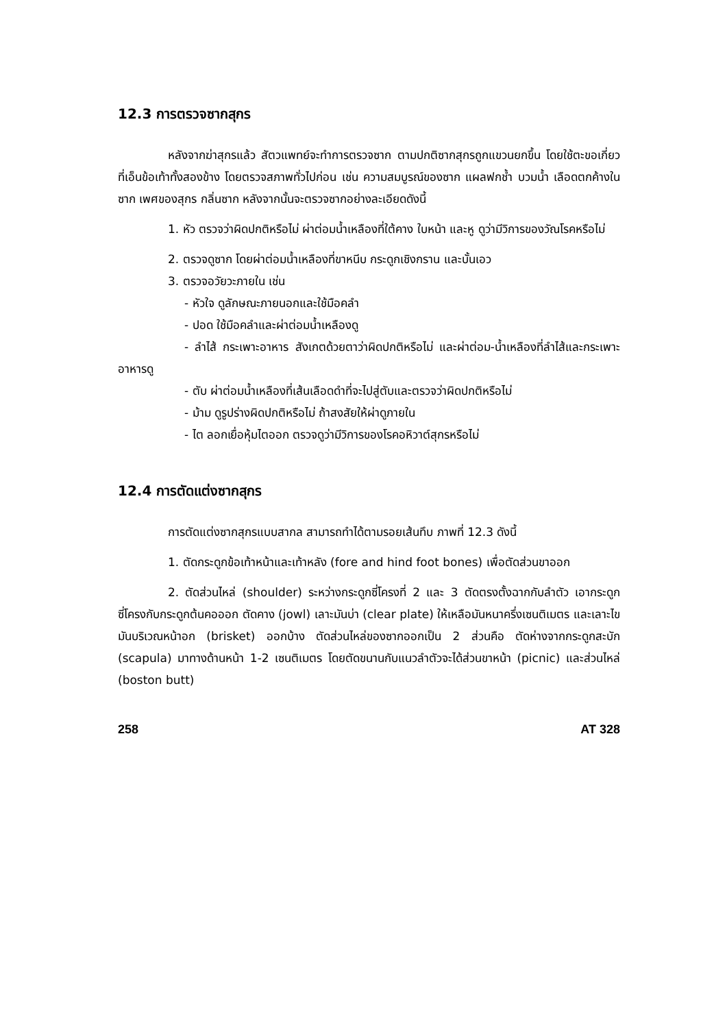12.3 การตรวจซากสุกร
หลังจากฆ่าสุกรแล้ว สัตวแพทย์จะทำการตรวจซาก ตามปกติซากสุกรถูกแขวนยกขึ้น โดยใช้ตะขอเกี่ยวที่เอ็นข้อเท้าทั้งสองข้าง โดยตรวจสภาพทั่วไปก่อน เช่น ความสมบูรณ์ของซาก แผลฟกช้ำ บวมน้ำ เลือดตกค้างในซาก เพศของสุกร กลิ่นซาก หลังจากนั้นจะตรวจซากอย่างละเอียดดังนี้
1. หัว ตรวจว่าผิดปกติหรือไม่ ผ่าต่อมน้ำเหลืองที่ใต้คาง ใบหน้า และหู ดูว่ามีวิการของวัณโรคหรือไม่
2. ตรวจดูซาก โดยผ่าต่อมน้ำเหลืองที่ขาหนีบ กระดูกเชิงกราน และบั้นเอว
3. ตรวจอวัยวะภายใน เช่น
- หัวใจ ดูลักษณะภายนอกและใช้มือคลำ
- ปอด ใช้มือคลำและผ่าต่อมน้ำเหลืองดู
- ลำไส้ กระเพาะอาหาร สังเกตด้วยตาว่าผิดปกติหรือไม่ และผ่าต่อม-น้ำเหลืองที่ลำไส้และกระเพาะอาหารดู
- ตับ ผ่าต่อมน้ำเหลืองที่เส้นเลือดดำที่จะไปสู่ตับและตรวจว่าผิดปกติหรือไม่
- ม้าม ดูรูปร่างผิดปกติหรือไม่ ถ้าสงสัยให้ผ่าดูภายใน
- ไต ลอกเยื่อหุ้มไตออก ตรวจดูว่ามีวิการของโรคอหิวาต์สุกรหรือไม่
12.4 การตัดแต่งซากสุกร
การตัดแต่งซากสุกรแบบสากล สามารถทำได้ตามรอยเส้นทึบ ภาพที่ 12.3 ดังนี้
1. ตัดกระดูกข้อเท้าหน้าและเท้าหลัง (fore and hind foot bones) เพื่อตัดส่วนขาออก
2. ตัดส่วนไหล่ (shoulder) ระหว่างกระดูกซี่โครงที่ 2 และ 3 ตัดตรงตั้งฉากกับลำตัว เอากระดูกซี่โครงกับกระดูกต้นคอออก ตัดคาง (jowl) เลาะมันบ่า (clear plate) ให้เหลือมันหนาครึ่งเซนติเมตร และเลาะไขมันบริเวณหน้าอก (brisket) ออกบ้าง ตัดส่วนไหล่ของซากออกเป็น 2 ส่วนคือ ตัดห่างจากกระดูกสะบัก (scapula) มาทางด้านหน้า 1-2 เซนติเมตร โดยตัดขนานกับแนวลำตัวจะได้ส่วนขาหน้า (picnic) และส่วนไหล่ (boston butt)
258 AT 328